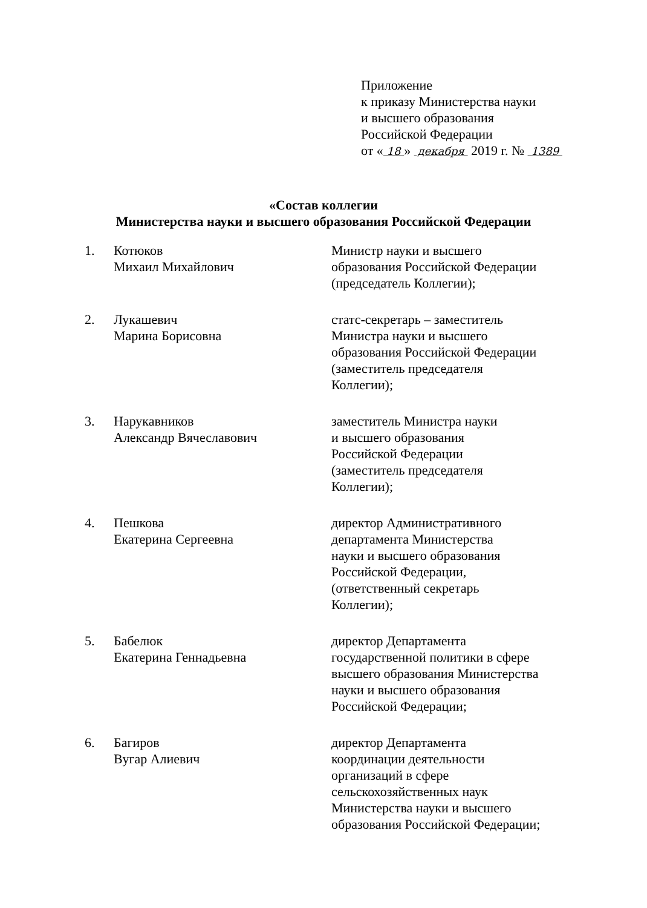Приложение
к приказу Министерства науки
и высшего образования
Российской Федерации
от « 18 » декабря 2019 г. № 1389
«Состав коллегии
Министерства науки и высшего образования Российской Федерации
| 1. | Котюков Михаил Михайлович | Министр науки и высшего образования Российской Федерации (председатель Коллегии); |
| 2. | Лукашевич Марина Борисовна | статс-секретарь – заместитель Министра науки и высшего образования Российской Федерации (заместитель председателя Коллегии); |
| 3. | Нарукавников Александр Вячеславович | заместитель Министра науки и высшего образования Российской Федерации (заместитель председателя Коллегии); |
| 4. | Пешкова Екатерина Сергеевна | директор Административного департамента Министерства науки и высшего образования Российской Федерации, (ответственный секретарь Коллегии); |
| 5. | Бабелюк Екатерина Геннадьевна | директор Департамента государственной политики в сфере высшего образования Министерства науки и высшего образования Российской Федерации; |
| 6. | Багиров Вугар Алиевич | директор Департамента координации деятельности организаций в сфере сельскохозяйственных наук Министерства науки и высшего образования Российской Федерации; |